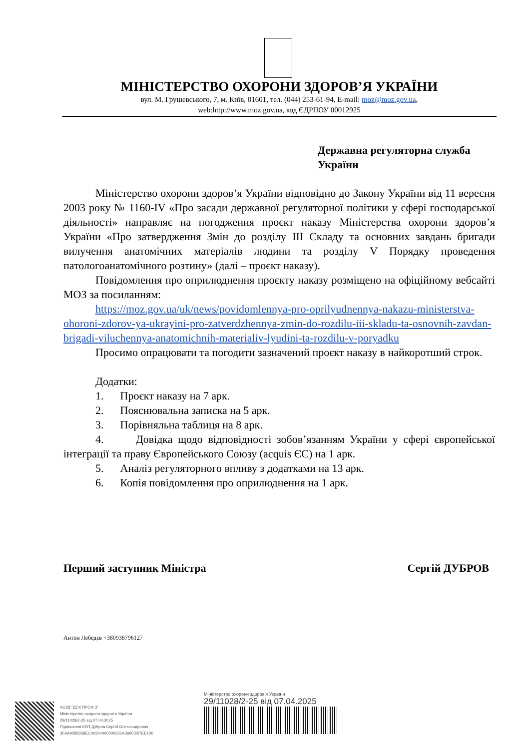МІНІСТЕРСТВО ОХОРОНИ ЗДОРОВ’Я УКРАЇНИ
вул. М. Грушевського, 7, м. Київ, 01601, тел. (044) 253-61-94, E-mail: moz@moz.gov.ua,
web:http://www.moz.gov.ua, код ЄДРПОУ 00012925
Державна регуляторна служба
України
Міністерство охорони здоров’я України відповідно до Закону України від 11 вересня 2003 року № 1160-IV «Про засади державної регуляторної політики у сфері господарської діяльності» направляє на погодження проєкт наказу Міністерства охорони здоров’я України «Про затвердження Змін до розділу III Складу та основних завдань бригади вилучення анатомічних матеріалів людини та розділу V Порядку проведення патологоанатомічного розтину» (далі – проєкт наказу).
Повідомлення про оприлюднення проєкту наказу розміщено на офіційному вебсайті МОЗ за посиланням:
https://moz.gov.ua/uk/news/povidomlennya-pro-oprilyudnennya-nakazu-ministerstva-ohoroni-zdorov-ya-ukrayini-pro-zatverdzhennya-zmin-do-rozdilu-iii-skladu-ta-osnovnih-zavdan-brigadi-viluchennya-anatomichnih-materialiv-lyudini-ta-rozdilu-v-poryadku
Просимо опрацювати та погодити зазначений проєкт наказу в найкоротший строк.
Додатки:
1. Проєкт наказу на 7 арк.
2. Пояснювальна записка на 5 арк.
3. Порівняльна таблиця на 8 арк.
4. Довідка щодо відповідності зобов’язанням України у сфері європейської інтеграції та праву Європейського Союзу (acquis ЄС) на 1 арк.
5. Аналіз регуляторного впливу з додатками на 13 арк.
6. Копія повідомлення про оприлюднення на 1 арк.
Перший заступник Міністра Сергій ДУБРОВ
Антон Лебедєв +380938796127
АСУД "ДОК ПРОФ 3"
Міністерство охорони здоров'я України
29/11028/2-25 від 07.04.2025
Підписання КЕП Дубров Сергій Олександрович
3FAA9288358EC00304000000231A3600DB7EE100
Міністерство охорони здоров'я України
29/11028/2-25 від 07.04.2025